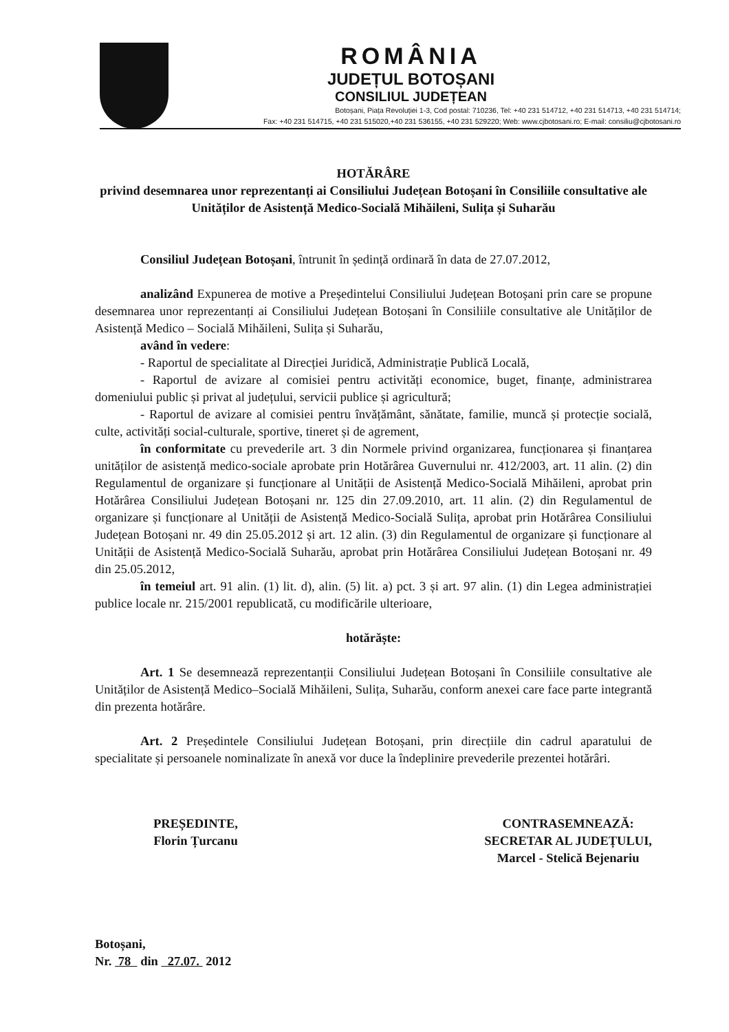ROMÂNIA
JUDEȚUL BOTOȘANI
CONSILIUL JUDEȚEAN
Botoșani, Piața Revoluției 1-3, Cod postal: 710236, Tel: +40 231 514712, +40 231 514713, +40 231 514714;
Fax: +40 231 514715, +40 231 515020,+40 231 536155, +40 231 529220; Web: www.cjbotosani.ro; E-mail: consiliu@cjbotosani.ro
HOTĂRÂRE
privind desemnarea unor reprezentanți ai Consiliului Județean Botoșani în Consiliile consultative ale Unităților de Asistență Medico-Socială Mihăileni, Sulița și Suharău
Consiliul Județean Botoșani, întrunit în ședință ordinară în data de 27.07.2012,
analizând Expunerea de motive a Președintelui Consiliului Județean Botoșani prin care se propune desemnarea unor reprezentanți ai Consiliului Județean Botoșani în Consiliile consultative ale Unităților de Asistență Medico – Socială Mihăileni, Sulița și Suharău,
având în vedere:
- Raportul de specialitate al Direcției Juridică, Administrație Publică Locală,
- Raportul de avizare al comisiei pentru activități economice, buget, finanțe, administrarea domeniului public și privat al județului, servicii publice și agricultură;
- Raportul de avizare al comisiei pentru învățământ, sănătate, familie, muncă și protecție socială, culte, activități social-culturale, sportive, tineret și de agrement,
în conformitate cu prevederile art. 3 din Normele privind organizarea, funcționarea și finanțarea unităților de asistență medico-sociale aprobate prin Hotărârea Guvernului nr. 412/2003, art. 11 alin. (2) din Regulamentul de organizare și funcționare al Unității de Asistență Medico-Socială Mihăileni, aprobat prin Hotărârea Consiliului Județean Botoșani nr. 125 din 27.09.2010, art. 11 alin. (2) din Regulamentul de organizare și funcționare al Unității de Asistență Medico-Socială Sulița, aprobat prin Hotărârea Consiliului Județean Botoșani nr. 49 din 25.05.2012 și art. 12 alin. (3) din Regulamentul de organizare și funcționare al Unității de Asistență Medico-Socială Suharău, aprobat prin Hotărârea Consiliului Județean Botoșani nr. 49 din 25.05.2012,
în temeiul art. 91 alin. (1) lit. d), alin. (5) lit. a) pct. 3 și art. 97 alin. (1) din Legea administrației publice locale nr. 215/2001 republicată, cu modificările ulterioare,
hotărăște:
Art. 1 Se desemnează reprezentanții Consiliului Județean Botoșani în Consiliile consultative ale Unităților de Asistență Medico–Socială Mihăileni, Sulița, Suharău, conform anexei care face parte integrantă din prezenta hotărâre.
Art. 2 Președintele Consiliului Județean Botoșani, prin direcțiile din cadrul aparatului de specialitate și persoanele nominalizate în anexă vor duce la îndeplinire prevederile prezentei hotărâri.
PREȘEDINTE,
Florin Țurcanu
CONTRASEMNEAZĂ:
SECRETAR AL JUDEȚULUI,
Marcel - Stelică Bejenariu
Botoșani,
Nr. 78 din 27.07. 2012